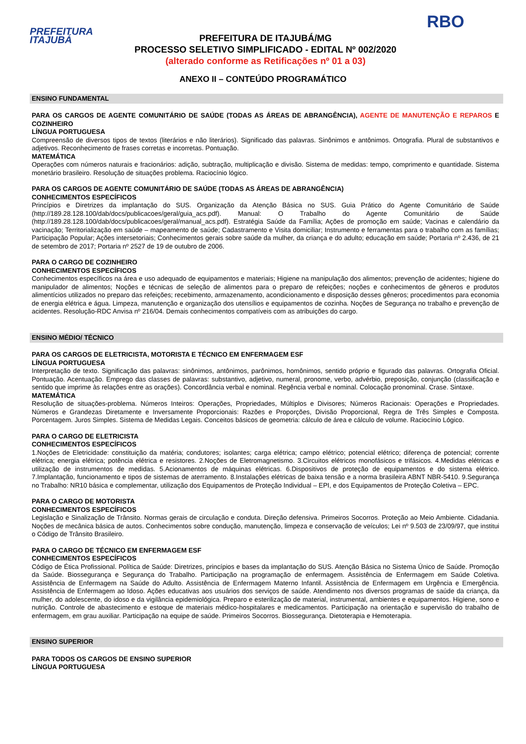PREFEITURA
ITAJUBÁ
PREFEITURA DE ITAJUBÁ/MG
PROCESSO SELETIVO SIMPLIFICADO - EDITAL Nº 002/2020
(alterado conforme as Retificações nº 01 a 03)
RBO
ANEXO II – CONTEÚDO PROGRAMÁTICO
ENSINO FUNDAMENTAL
PARA OS CARGOS DE AGENTE COMUNITÁRIO DE SAÚDE (TODAS AS ÁREAS DE ABRANGÊNCIA), AGENTE DE MANUTENÇÃO E REPAROS E COZINHEIRO
LÍNGUA PORTUGUESA
Compreensão de diversos tipos de textos (literários e não literários). Significado das palavras. Sinônimos e antônimos. Ortografia. Plural de substantivos e adjetivos. Reconhecimento de frases corretas e incorretas. Pontuação.
MATEMÁTICA
Operações com números naturais e fracionários: adição, subtração, multiplicação e divisão. Sistema de medidas: tempo, comprimento e quantidade. Sistema monetário brasileiro. Resolução de situações problema. Raciocínio lógico.
PARA OS CARGOS DE AGENTE COMUNITÁRIO DE SAÚDE (TODAS AS ÁREAS DE ABRANGÊNCIA)
CONHECIMENTOS ESPECÍFICOS
Princípios e Diretrizes da implantação do SUS. Organização da Atenção Básica no SUS. Guia Prático do Agente Comunitário de Saúde (http://189.28.128.100/dab/docs/publicacoes/geral/guia_acs.pdf). Manual: O Trabalho do Agente Comunitário de Saúde (http://189.28.128.100/dab/docs/publicacoes/geral/manual_acs.pdf). Estratégia Saúde da Família; Ações de promoção em saúde; Vacinas e calendário da vacinação; Territorialização em saúde – mapeamento de saúde; Cadastramento e Visita domiciliar; Instrumento e ferramentas para o trabalho com as famílias; Participação Popular; Ações intersetoriais; Conhecimentos gerais sobre saúde da mulher, da criança e do adulto; educação em saúde; Portaria nº 2.436, de 21 de setembro de 2017; Portaria nº 2527 de 19 de outubro de 2006.
PARA O CARGO DE COZINHEIRO
CONHECIMENTOS ESPECÍFICOS
Conhecimentos específicos na área e uso adequado de equipamentos e materiais; Higiene na manipulação dos alimentos; prevenção de acidentes; higiene do manipulador de alimentos; Noções e técnicas de seleção de alimentos para o preparo de refeições; noções e conhecimentos de gêneros e produtos alimentícios utilizados no preparo das refeições; recebimento, armazenamento, acondicionamento e disposição desses gêneros; procedimentos para economia de energia elétrica e água. Limpeza, manutenção e organização dos utensílios e equipamentos de cozinha. Noções de Segurança no trabalho e prevenção de acidentes. Resolução-RDC Anvisa nº 216/04. Demais conhecimentos compatíveis com as atribuições do cargo.
ENSINO MÉDIO/ TÉCNICO
PARA OS CARGOS DE ELETRICISTA, MOTORISTA E TÉCNICO EM ENFERMAGEM ESF
LÍNGUA PORTUGUESA
Interpretação de texto. Significação das palavras: sinônimos, antônimos, parônimos, homônimos, sentido próprio e figurado das palavras. Ortografia Oficial. Pontuação. Acentuação. Emprego das classes de palavras: substantivo, adjetivo, numeral, pronome, verbo, advérbio, preposição, conjunção (classificação e sentido que imprime às relações entre as orações). Concordância verbal e nominal. Regência verbal e nominal. Colocação pronominal. Crase. Sintaxe.
MATEMÁTICA
Resolução de situações-problema. Números Inteiros: Operações, Propriedades, Múltiplos e Divisores; Números Racionais: Operações e Propriedades. Números e Grandezas Diretamente e Inversamente Proporcionais: Razões e Proporções, Divisão Proporcional, Regra de Três Simples e Composta. Porcentagem. Juros Simples. Sistema de Medidas Legais. Conceitos básicos de geometria: cálculo de área e cálculo de volume. Raciocínio Lógico.
PARA O CARGO DE ELETRICISTA
CONHECIMENTOS ESPECÍFICOS
1.Noções de Eletricidade: constituição da matéria; condutores; isolantes; carga elétrica; campo elétrico; potencial elétrico; diferença de potencial; corrente elétrica; energia elétrica; potência elétrica e resistores. 2.Noções de Eletromagnetismo. 3.Circuitos elétricos monofásicos e trifásicos. 4.Medidas elétricas e utilização de instrumentos de medidas. 5.Acionamentos de máquinas elétricas. 6.Dispositivos de proteção de equipamentos e do sistema elétrico. 7.Implantação, funcionamento e tipos de sistemas de aterramento. 8.Instalações elétricas de baixa tensão e a norma brasileira ABNT NBR-5410. 9.Segurança no Trabalho: NR10 básica e complementar, utilização dos Equipamentos de Proteção Individual – EPI, e dos Equipamentos de Proteção Coletiva – EPC.
PARA O CARGO DE MOTORISTA
CONHECIMENTOS ESPECÍFICOS
Legislação e Sinalização de Trânsito. Normas gerais de circulação e conduta. Direção defensiva. Primeiros Socorros. Proteção ao Meio Ambiente. Cidadania. Noções de mecânica básica de autos. Conhecimentos sobre condução, manutenção, limpeza e conservação de veículos; Lei nº 9.503 de 23/09/97, que institui o Código de Trânsito Brasileiro.
PARA O CARGO DE TÉCNICO EM ENFERMAGEM ESF
CONHECIMENTOS ESPECÍFICOS
Código de Ética Profissional. Política de Saúde: Diretrizes, princípios e bases da implantação do SUS. Atenção Básica no Sistema Único de Saúde. Promoção da Saúde. Biossegurança e Segurança do Trabalho. Participação na programação de enfermagem. Assistência de Enfermagem em Saúde Coletiva. Assistência de Enfermagem na Saúde do Adulto. Assistência de Enfermagem Materno Infantil. Assistência de Enfermagem em Urgência e Emergência. Assistência de Enfermagem ao Idoso. Ações educativas aos usuários dos serviços de saúde. Atendimento nos diversos programas de saúde da criança, da mulher, do adolescente, do idoso e da vigilância epidemiológica. Preparo e esterilização de material, instrumental, ambientes e equipamentos. Higiene, sono e nutrição. Controle de abastecimento e estoque de materiais médico-hospitalares e medicamentos. Participação na orientação e supervisão do trabalho de enfermagem, em grau auxiliar. Participação na equipe de saúde. Primeiros Socorros. Biossegurança. Dietoterapia e Hemoterapia.
ENSINO SUPERIOR
PARA TODOS OS CARGOS DE ENSINO SUPERIOR
LÍNGUA PORTUGUESA